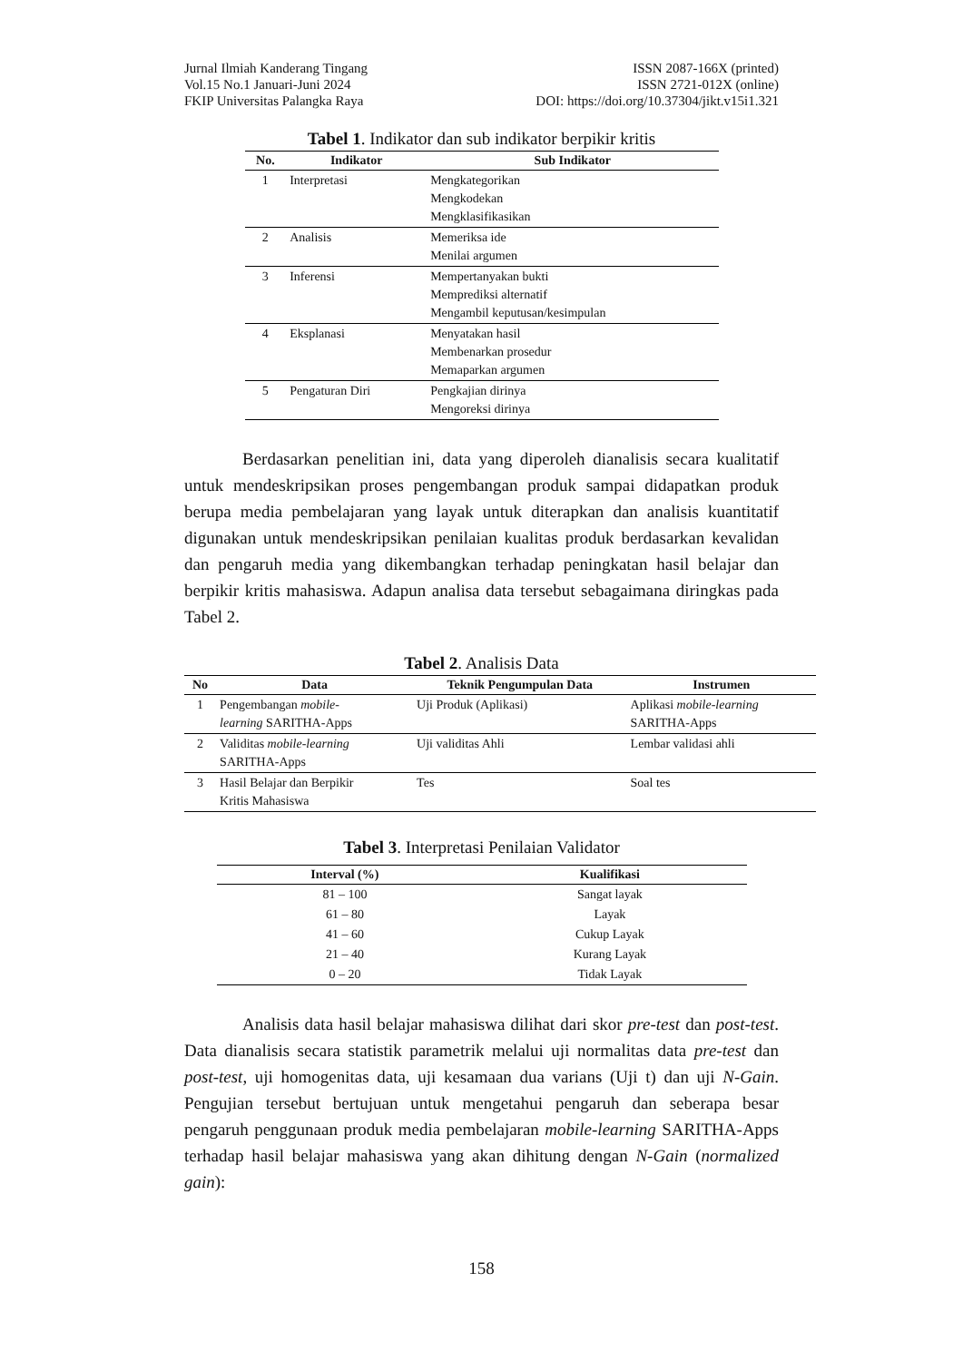Jurnal Ilmiah Kanderang Tingang
Vol.15 No.1 Januari-Juni 2024
FKIP Universitas Palangka Raya
ISSN 2087-166X (printed)
ISSN 2721-012X (online)
DOI: https://doi.org/10.37304/jikt.v15i1.321
Tabel 1. Indikator dan sub indikator berpikir kritis
| No. | Indikator | Sub Indikator |
| --- | --- | --- |
| 1 | Interpretasi | Mengkategorikan Mengkodekan Mengklasifikasikan |
| 2 | Analisis | Memeriksa ide Menilai argumen |
| 3 | Inferensi | Mempertanyakan bukti Memprediksi alternatif Mengambil keputusan/kesimpulan |
| 4 | Eksplanasi | Menyatakan hasil Membenarkan prosedur Memaparkan argumen |
| 5 | Pengaturan Diri | Pengkajian dirinya Mengoreksi dirinya |
Berdasarkan penelitian ini, data yang diperoleh dianalisis secara kualitatif untuk mendeskripsikan proses pengembangan produk sampai didapatkan produk berupa media pembelajaran yang layak untuk diterapkan dan analisis kuantitatif digunakan untuk mendeskripsikan penilaian kualitas produk berdasarkan kevalidan dan pengaruh media yang dikembangkan terhadap peningkatan hasil belajar dan berpikir kritis mahasiswa. Adapun analisa data tersebut sebagaimana diringkas pada Tabel 2.
Tabel 2. Analisis Data
| No | Data | Teknik Pengumpulan Data | Instrumen |
| --- | --- | --- | --- |
| 1 | Pengembangan mobile- learning SARITHA-Apps | Uji Produk (Aplikasi) | Aplikasi mobile-learning SARITHA-Apps |
| 2 | Validitas mobile-learning SARITHA-Apps | Uji validitas Ahli | Lembar validasi ahli |
| 3 | Hasil Belajar dan Berpikir Kritis Mahasiswa | Tes | Soal tes |
Tabel 3. Interpretasi Penilaian Validator
| Interval (%) | Kualifikasi |
| --- | --- |
| 81 – 100 | Sangat layak |
| 61 – 80 | Layak |
| 41 – 60 | Cukup Layak |
| 21 – 40 | Kurang Layak |
| 0 – 20 | Tidak Layak |
Analisis data hasil belajar mahasiswa dilihat dari skor pre-test dan post-test. Data dianalisis secara statistik parametrik melalui uji normalitas data pre-test dan post-test, uji homogenitas data, uji kesamaan dua varians (Uji t) dan uji N-Gain. Pengujian tersebut bertujuan untuk mengetahui pengaruh dan seberapa besar pengaruh penggunaan produk media pembelajaran mobile-learning SARITHA-Apps terhadap hasil belajar mahasiswa yang akan dihitung dengan N-Gain (normalized gain):
158